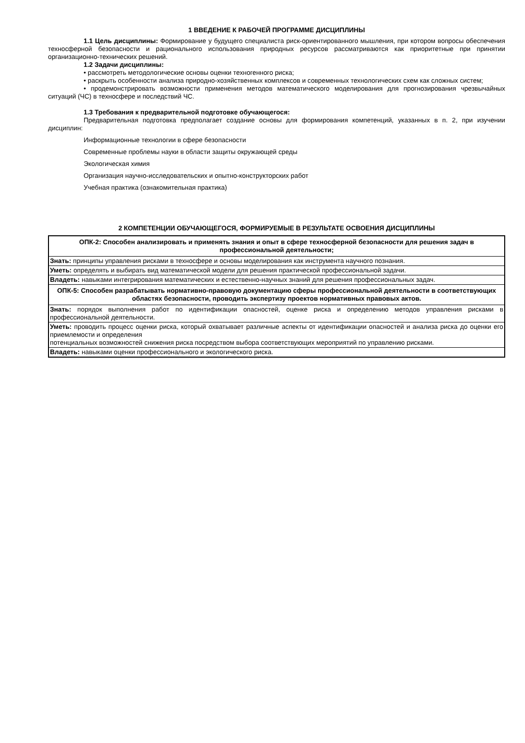1 ВВЕДЕНИЕ К РАБОЧЕЙ ПРОГРАММЕ ДИСЦИПЛИНЫ
1.1 Цель дисциплины: Формирование у будущего специалиста риск-ориентированного мышления, при котором вопросы обеспечения техносферной безопасности и рационального использования природных ресурсов рассматриваются как приоритетные при принятии организационно-технических решений.
1.2 Задачи дисциплины:
• рассмотреть методологические основы оценки техногенного риска;
• раскрыть особенности анализа природно-хозяйственных комплексов и современных технологических схем как сложных систем;
• продемонстрировать возможности применения методов математического моделирования для прогнозирования чрезвычайных ситуаций (ЧС) в техносфере и последствий ЧС.
1.3 Требования к предварительной подготовке обучающегося:
Предварительная подготовка предполагает создание основы для формирования компетенций, указанных в п. 2, при изучении дисциплин:
Информационные технологии в сфере безопасности
Современные проблемы науки в области защиты окружающей среды
Экологическая химия
Организация научно-исследовательских и опытно-конструкторских работ
Учебная практика (ознакомительная практика)
2 КОМПЕТЕНЦИИ ОБУЧАЮЩЕГОСЯ, ФОРМИРУЕМЫЕ В РЕЗУЛЬТАТЕ ОСВОЕНИЯ ДИСЦИПЛИНЫ
| ОПК-2: Способен анализировать и применять знания и опыт в сфере техносферной безопасности для решения задач в профессиональной деятельности; |
| Знать: принципы управления рисками в техносфере и основы моделирования как инструмента научного познания. |
| Уметь: определять и выбирать вид математической модели для решения практической профессиональной задачи. |
| Владеть: навыками интегрирования математических и естественно-научных знаний для решения профессиональных задач. |
| ОПК-5: Способен разрабатывать нормативно-правовую документацию сферы профессиональной деятельности в соответствующих областях безопасности, проводить экспертизу проектов нормативных правовых актов. |
| Знать: порядок выполнения работ по идентификации опасностей, оценке риска и определению методов управления рисками в профессиональной деятельности. |
| Уметь: проводить процесс оценки риска, который охватывает различные аспекты от идентификации опасностей и анализа риска до оценки его приемлемости и определения потенциальных возможностей снижения риска посредством выбора соответствующих мероприятий по управлению рисками. |
| Владеть: навыками оценки профессионального и экологического риска. |